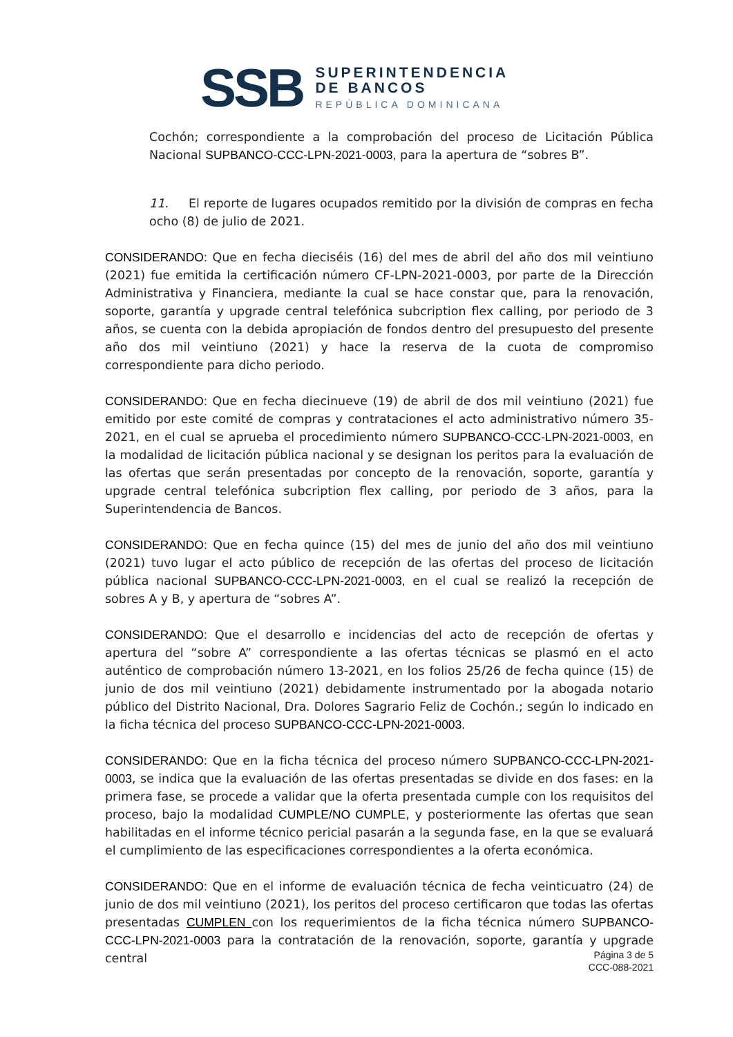SSB
SUPERINTENDENCIA
DE BANCOS
REPÚBLICA DOMINICANA
Cochón; correspondiente a la comprobación del proceso de Licitación Pública Nacional SUPBANCO-CCC-LPN-2021-0003, para la apertura de “sobres B”.
11. El reporte de lugares ocupados remitido por la división de compras en fecha ocho (8) de julio de 2021.
CONSIDERANDO: Que en fecha dieciséis (16) del mes de abril del año dos mil veintiuno (2021) fue emitida la certificación número CF-LPN-2021-0003, por parte de la Dirección Administrativa y Financiera, mediante la cual se hace constar que, para la renovación, soporte, garantía y upgrade central telefónica subcription flex calling, por periodo de 3 años, se cuenta con la debida apropiación de fondos dentro del presupuesto del presente año dos mil veintiuno (2021) y hace la reserva de la cuota de compromiso correspondiente para dicho periodo.
CONSIDERANDO: Que en fecha diecinueve (19) de abril de dos mil veintiuno (2021) fue emitido por este comité de compras y contrataciones el acto administrativo número 35-2021, en el cual se aprueba el procedimiento número SUPBANCO-CCC-LPN-2021-0003, en la modalidad de licitación pública nacional y se designan los peritos para la evaluación de las ofertas que serán presentadas por concepto de la renovación, soporte, garantía y upgrade central telefónica subcription flex calling, por periodo de 3 años, para la Superintendencia de Bancos.
CONSIDERANDO: Que en fecha quince (15) del mes de junio del año dos mil veintiuno (2021) tuvo lugar el acto público de recepción de las ofertas del proceso de licitación pública nacional SUPBANCO-CCC-LPN-2021-0003, en el cual se realizó la recepción de sobres A y B, y apertura de “sobres A”.
CONSIDERANDO: Que el desarrollo e incidencias del acto de recepción de ofertas y apertura del “sobre A” correspondiente a las ofertas técnicas se plasmó en el acto auténtico de comprobación número 13-2021, en los folios 25/26 de fecha quince (15) de junio de dos mil veintiuno (2021) debidamente instrumentado por la abogada notario público del Distrito Nacional, Dra. Dolores Sagrario Feliz de Cochón.; según lo indicado en la ficha técnica del proceso SUPBANCO-CCC-LPN-2021-0003.
CONSIDERANDO: Que en la ficha técnica del proceso número SUPBANCO-CCC-LPN-2021-0003, se indica que la evaluación de las ofertas presentadas se divide en dos fases: en la primera fase, se procede a validar que la oferta presentada cumple con los requisitos del proceso, bajo la modalidad CUMPLE/NO CUMPLE, y posteriormente las ofertas que sean habilitadas en el informe técnico pericial pasarán a la segunda fase, en la que se evaluará el cumplimiento de las especificaciones correspondientes a la oferta económica.
CONSIDERANDO: Que en el informe de evaluación técnica de fecha veinticuatro (24) de junio de dos mil veintiuno (2021), los peritos del proceso certificaron que todas las ofertas presentadas CUMPLEN con los requerimientos de la ficha técnica número SUPBANCO-CCC-LPN-2021-0003 para la contratación de la renovación, soporte, garantía y upgrade central
Página 3 de 5
CCC-088-2021